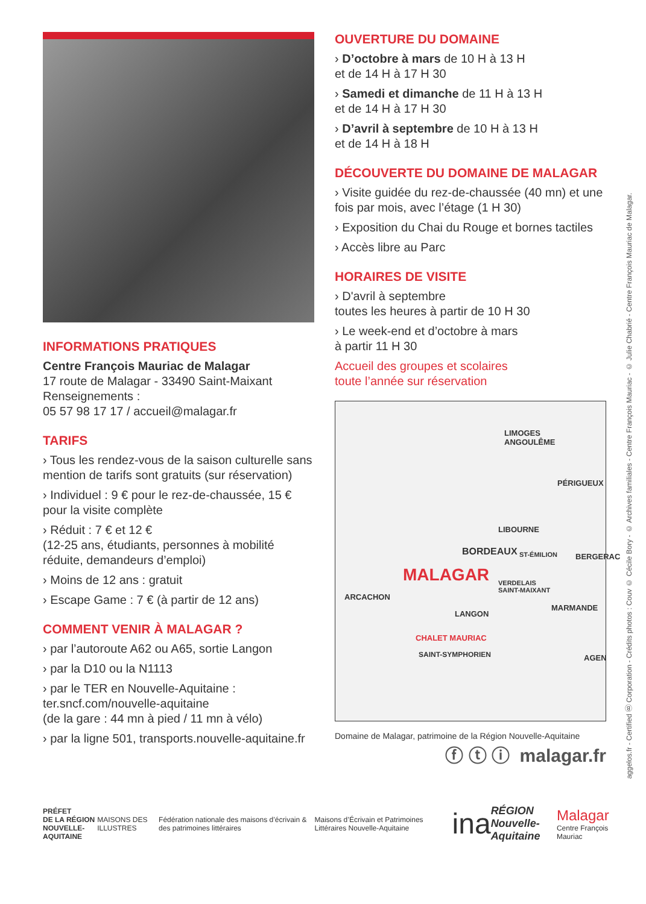INFORMATIONS PRATIQUES
Centre François Mauriac de Malagar
17 route de Malagar - 33490 Saint-Maixant
Renseignements :
05 57 98 17 17 / accueil@malagar.fr
TARIFS
› Tous les rendez-vous de la saison culturelle sans mention de tarifs sont gratuits (sur réservation)
› Individuel : 9 € pour le rez-de-chaussée, 15 € pour la visite complète
› Réduit : 7 € et 12 €
(12-25 ans, étudiants, personnes à mobilité réduite, demandeurs d’emploi)
› Moins de 12 ans : gratuit
› Escape Game : 7 € (à partir de 12 ans)
COMMENT VENIR À MALAGAR ?
› par l’autoroute A62 ou A65, sortie Langon
› par la D10 ou la N1113
› par le TER en Nouvelle-Aquitaine : ter.sncf.com/nouvelle-aquitaine
(de la gare : 44 mn à pied / 11 mn à vélo)
› par la ligne 501, transports.nouvelle-aquitaine.fr
OUVERTURE DU DOMAINE
› D’octobre à mars de 10 H à 13 H
et de 14 H à 17 H 30
› Samedi et dimanche de 11 H à 13 H
et de 14 H à 17 H 30
› D’avril à septembre de 10 H à 13 H
et de 14 H à 18 H
DÉCOUVERTE DU DOMAINE DE MALAGAR
› Visite guidée du rez-de-chaussée (40 mn) et une fois par mois, avec l’étage (1 H 30)
› Exposition du Chai du Rouge et bornes tactiles
› Accès libre au Parc
HORAIRES DE VISITE
› D'avril à septembre
toutes les heures à partir de 10 H 30
› Le week-end et d’octobre à mars
à partir 11 H 30
Accueil des groupes et scolaires
toute l’année sur réservation
LIMOGES
ANGOULÊME
PÉRIGUEUX
LIBOURNE
BORDEAUX ST-ÉMILION BERGERAC
MALAGAR VERDELAIS
SAINT-MAIXANT
ARCACHON
MARMANDE
LANGON
CHALET MAURIAC
SAINT-SYMPHORIEN AGEN
Domaine de Malagar, patrimoine de la Région Nouvelle-Aquitaine
ⓕ ⓣ ⓘ malagar.fr
aggelos.fr - Certified Ⓑ Corporation - Crédits photos : Couv © Cécile Bory - © Archives familiales - Centre François Mauriac - © Julie Chabrié - Centre François Mauriac de Malagar.
PRÉFET
DE LA RÉGION
NOUVELLE-AQUITAINE
MAISONS DES ILLUSTRES
Fédération nationale des maisons d’écrivain & des patrimoines littéraires
Maisons d’Écrivain et Patrimoines Littéraires Nouvelle-Aquitaine
ina
RÉGION
Nouvelle-Aquitaine
Malagar
Centre François Mauriac